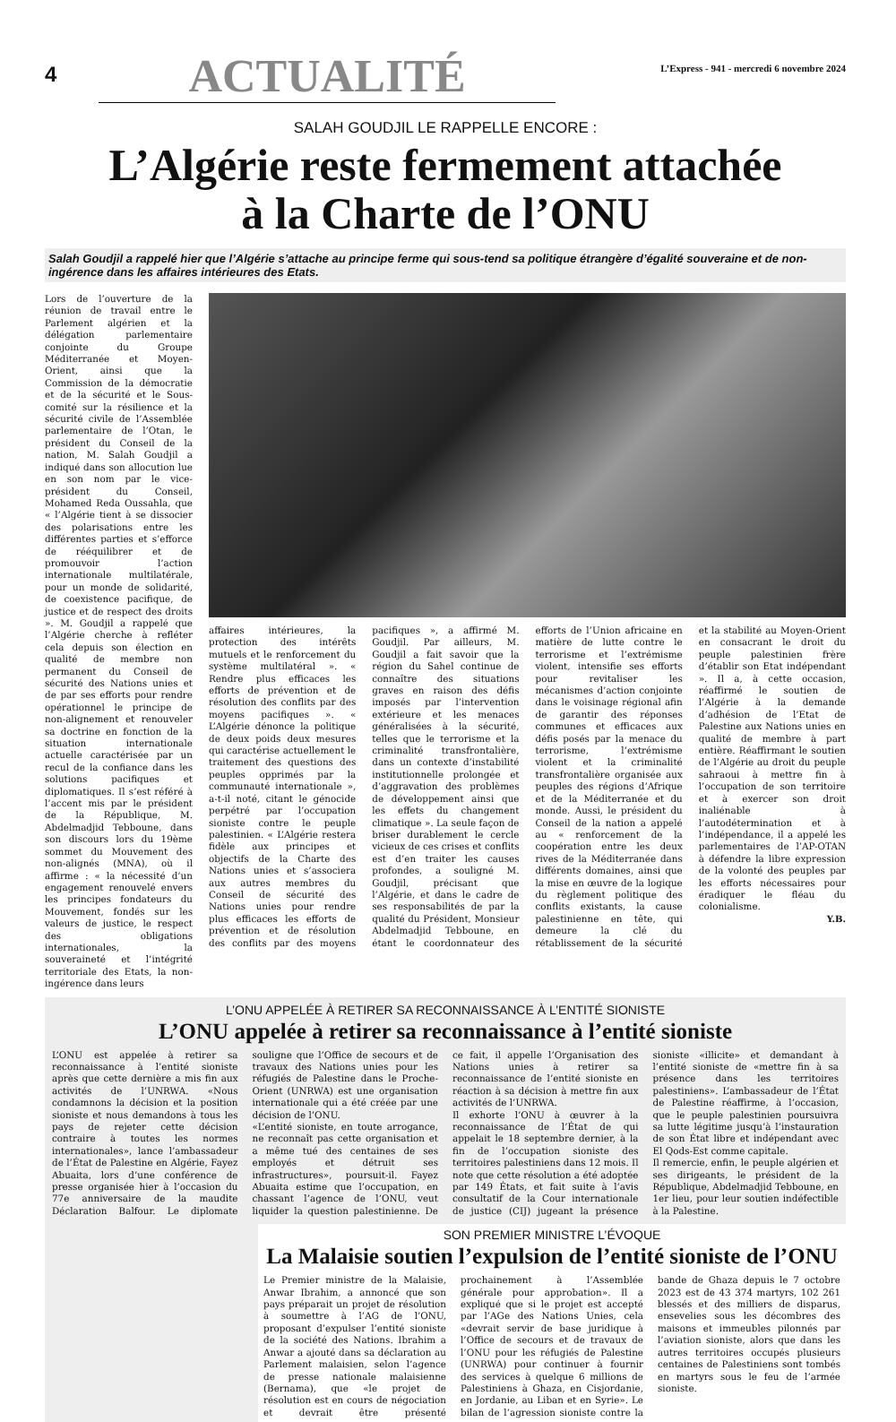4
ACTUALITÉ
L’Express - 941 - mercredi 6 novembre 2024
SALAH GOUDJIL LE RAPPELLE ENCORE :
L’Algérie reste fermement attachée
à la Charte de l’ONU
Salah Goudjil a rappelé hier que l’Algérie s’attache au principe ferme qui sous-tend sa politique étrangère d’égalité souveraine et de non-ingérence dans les affaires intérieures des Etats.
Lors de l’ouverture de la réunion de travail entre le Parlement algérien et la délégation parlementaire conjointe du Groupe Méditerranée et Moyen-Orient, ainsi que la Commission de la démocratie et de la sécurité et le Sous-comité sur la résilience et la sécurité civile de l’Assemblée parlementaire de l’Otan, le président du Conseil de la nation, M. Salah Goudjil a indiqué dans son allocution lue en son nom par le vice-président du Conseil, Mohamed Reda Oussahla, que « l’Algérie tient à se dissocier des polarisations entre les différentes parties et s’efforce de rééquilibrer et de promouvoir l’action internationale multilatérale, pour un monde de solidarité, de coexistence pacifique, de justice et de respect des droits ». M. Goudjil a rappelé que l’Algérie cherche à refléter cela depuis son élection en qualité de membre non permanent du Conseil de sécurité des Nations unies et de par ses efforts pour rendre opérationnel le principe de non-alignement et renouveler sa doctrine en fonction de la situation internationale actuelle caractérisée par un recul de la confiance dans les solutions pacifiques et diplomatiques. Il s’est référé à l’accent mis par le président de la République, M. Abdelmadjid Tebboune, dans son discours lors du 19ème sommet du Mouvement des non-alignés (MNA), où il affirme : « la nécessité d’un engagement renouvelé envers les principes fondateurs du Mouvement, fondés sur les valeurs de justice, le respect des obligations internationales, la souveraineté et l’intégrité territoriale des Etats, la non-ingérence dans leurs
affaires intérieures, la protection des intérêts mutuels et le renforcement du système multilatéral ». « Rendre plus efficaces les efforts de prévention et de résolution des conflits par des moyens pacifiques ». « L’Algérie dénonce la politique de deux poids deux mesures qui caractérise actuellement le traitement des questions des peuples opprimés par la communauté internationale », a-t-il noté, citant le génocide perpétré par l’occupation sioniste contre le peuple palestinien. « L’Algérie restera fidèle aux principes et objectifs de la Charte des Nations unies et s’associera aux autres membres du Conseil de sécurité des Nations unies pour rendre plus efficaces les efforts de prévention et de résolution des conflits par des moyens pacifiques », a affirmé M. Goudjil. Par ailleurs, M. Goudjil a fait savoir que la région du Sahel continue de connaître des situations graves en raison des défis imposés par l’intervention extérieure et les menaces généralisées à la sécurité, telles que le terrorisme et la criminalité transfrontalière, dans un contexte d’instabilité institutionnelle prolongée et d’aggravation des problèmes de développement ainsi que les effets du changement climatique ». La seule façon de briser durablement le cercle vicieux de ces crises et conflits est d’en traiter les causes profondes, a souligné M. Goudjil, précisant que l’Algérie, et dans le cadre de ses responsabilités de par la qualité du Président, Monsieur Abdelmadjid Tebboune, en étant le coordonnateur des efforts de l’Union africaine en matière de lutte contre le terrorisme et l’extrémisme violent, intensifie ses efforts pour revitaliser les mécanismes d’action conjointe dans le voisinage régional afin de garantir des réponses communes et efficaces aux défis posés par la menace du terrorisme, l’extrémisme violent et la criminalité transfrontalière organisée aux peuples des régions d’Afrique et de la Méditerranée et du monde. Aussi, le président du Conseil de la nation a appelé au « renforcement de la coopération entre les deux rives de la Méditerranée dans différents domaines, ainsi que la mise en œuvre de la logique du règlement politique des conflits existants, la cause palestinienne en tête, qui demeure la clé du rétablissement de la sécurité et la stabilité au Moyen-Orient en consacrant le droit du peuple palestinien frère d’établir son Etat indépendant ». Il a, à cette occasion, réaffirmé le soutien de l’Algérie à la demande d’adhésion de l’Etat de Palestine aux Nations unies en qualité de membre à part entière. Réaffirmant le soutien de l’Algérie au droit du peuple sahraoui à mettre fin à l’occupation de son territoire et à exercer son droit inaliénable à l’autodétermination et à l’indépendance, il a appelé les parlementaires de l’AP-OTAN à défendre la libre expression de la volonté des peuples par les efforts nécessaires pour éradiquer le fléau du colonialisme.
Y.B.
L’ONU APPELÉE À RETIRER SA RECONNAISSANCE À L’ENTITÉ SIONISTE
L’ONU appelée à retirer sa reconnaissance à l’entité sioniste
L’ONU est appelée à retirer sa reconnaissance à l’entité sioniste après que cette dernière a mis fin aux activités de l’UNRWA. «Nous condamnons la décision et la position sioniste et nous demandons à tous les pays de rejeter cette décision contraire à toutes les normes internationales», lance l’ambassadeur de l’État de Palestine en Algérie, Fayez Abuaita, lors d’une conférence de presse organisée hier à l’occasion du 77e anniversaire de la maudite Déclaration Balfour. Le diplomate souligne que l’Office de secours et de travaux des Nations unies pour les réfugiés de Palestine dans le Proche-Orient (UNRWA) est une organisation internationale qui a été créée par une décision de l’ONU.
«L’entité sioniste, en toute arrogance, ne reconnaît pas cette organisation et a même tué des centaines de ses employés et détruit ses infrastructures», poursuit-il. Fayez Abuaita estime que l’occupation, en chassant l’agence de l’ONU, veut liquider la question palestinienne. De ce fait, il appelle l’Organisation des Nations unies à retirer sa reconnaissance de l’entité sioniste en réaction à sa décision à mettre fin aux activités de l’UNRWA.
Il exhorte l’ONU à œuvrer à la reconnaissance de l’État de qui appelait le 18 septembre dernier, à la fin de l’occupation sioniste des territoires palestiniens dans 12 mois. Il note que cette résolution a été adoptée par 149 États, et fait suite à l’avis consultatif de la Cour internationale de justice (CIJ) jugeant la présence sioniste «illicite» et demandant à l’entité sioniste de «mettre fin à sa présence dans les territoires palestiniens». L’ambassadeur de l’État de Palestine réaffirme, à l’occasion, que le peuple palestinien poursuivra sa lutte légitime jusqu’à l’instauration de son État libre et indépendant avec El Qods-Est comme capitale.
Il remercie, enfin, le peuple algérien et ses dirigeants, le président de la République, Abdelmadjid Tebboune, en 1er lieu, pour leur soutien indéfectible à la Palestine.
SON PREMIER MINISTRE L’ÉVOQUE
La Malaisie soutien l’expulsion de l’entité sioniste de l’ONU
Le Premier ministre de la Malaisie, Anwar Ibrahim, a annoncé que son pays préparait un projet de résolution à soumettre à l’AG de l’ONU, proposant d’expulser l’entité sioniste de la société des Nations. Ibrahim a Anwar a ajouté dans sa déclaration au Parlement malaisien, selon l’agence de presse nationale malaisienne (Bernama), que «le projet de résolution est en cours de négociation et devrait être présenté prochainement à l’Assemblée générale pour approbation». Il a expliqué que si le projet est accepté par l’AGe des Nations Unies, cela «devrait servir de base juridique à l’Office de secours et de travaux de l’ONU pour les réfugiés de Palestine (UNRWA) pour continuer à fournir des services à quelque 6 millions de Palestiniens à Ghaza, en Cisjordanie, en Jordanie, au Liban et en Syrie». Le bilan de l’agression sioniste contre la bande de Ghaza depuis le 7 octobre 2023 est de 43 374 martyrs, 102 261 blessés et des milliers de disparus, ensevelies sous les décombres des maisons et immeubles pilonnés par l’aviation sioniste, alors que dans les autres territoires occupés plusieurs centaines de Palestiniens sont tombés en martyrs sous le feu de l’armée sioniste.